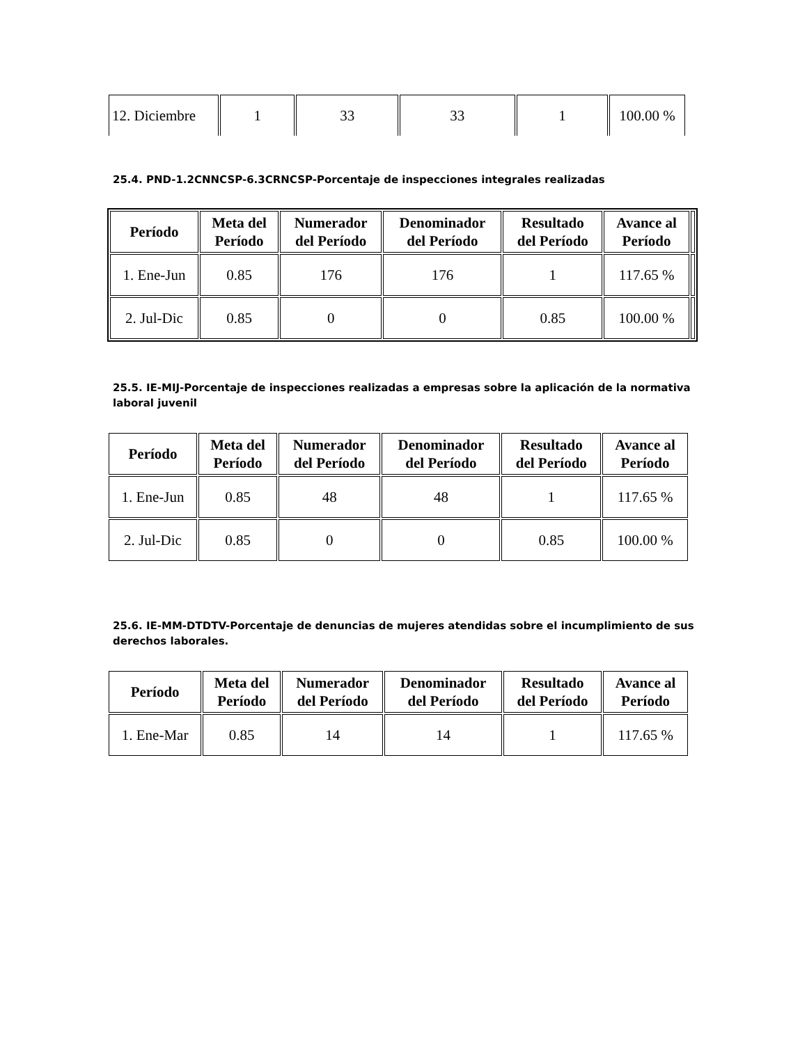| 12. Diciembre | 1 | 33 | 33 | 1 | 100.00 % |
25.4. PND-1.2CNNCSP-6.3CRNCSP-Porcentaje de inspecciones integrales realizadas
| Período | Meta del Período | Numerador del Período | Denominador del Período | Resultado del Período | Avance al Período | |
| 1. Ene-Jun | 0.85 | 176 | 176 | 1 | 117.65 % | |
| 2. Jul-Dic | 0.85 | 0 | 0 | 0.85 | 100.00 % | |
25.5. IE-MIJ-Porcentaje de inspecciones realizadas a empresas sobre la aplicación de la normativa laboral juvenil
| Período | Meta del Período | Numerador del Período | Denominador del Período | Resultado del Período | Avance al Período |
| --- | --- | --- | --- | --- | --- |
| 1. Ene-Jun | 0.85 | 48 | 48 | 1 | 117.65 % |
| 2. Jul-Dic | 0.85 | 0 | 0 | 0.85 | 100.00 % |
25.6. IE-MM-DTDTV-Porcentaje de denuncias de mujeres atendidas sobre el incumplimiento de sus derechos laborales.
| Período | Meta del Período | Numerador del Período | Denominador del Período | Resultado del Período | Avance al Período |
| --- | --- | --- | --- | --- | --- |
| 1. Ene-Mar | 0.85 | 14 | 14 | 1 | 117.65 % |